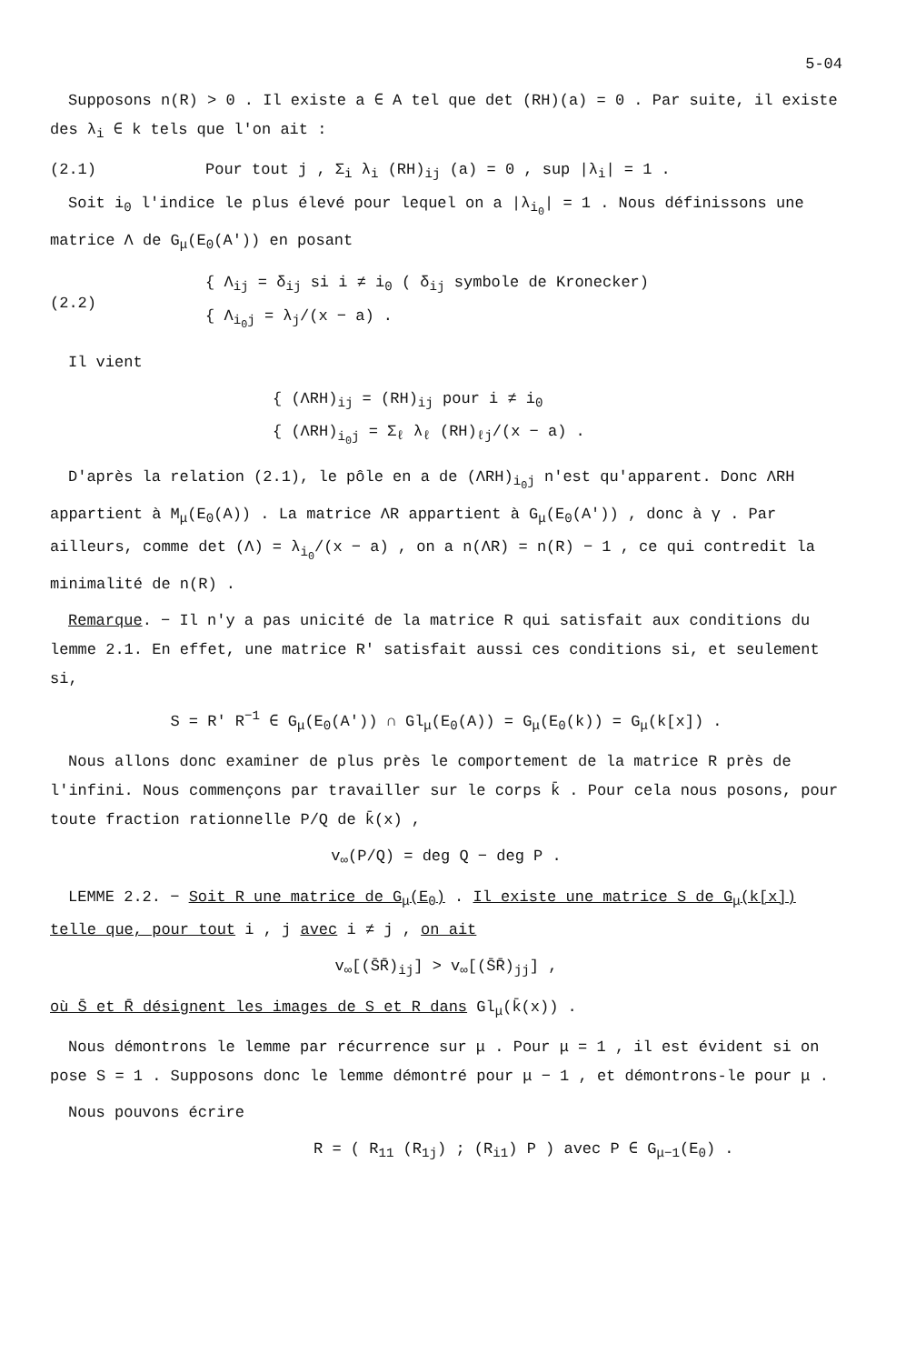5-04
Supposons n(R) > 0 . Il existe a ∈ A tel que det (RH)(a) = 0 . Par suite, il existe des λ<sub>i</sub> ∈ k tels que l'on ait :
(2.1) Pour tout j , Σ<sub>i</sub> λ<sub>i</sub> (RH)<sub>ij</sub> (a) = 0 , sup |λ<sub>i</sub>| = 1 .
Soit i<sub>0</sub> l'indice le plus élevé pour lequel on a |λ<sub>i<sub>0</sub></sub>| = 1 . Nous définissons une matrice Λ de G<sub>μ</sub>(E<sub>0</sub>(A')) en posant
(2.2) { Λ<sub>ij</sub> = δ<sub>ij</sub> si i ≠ i<sub>0</sub> ( δ<sub>ij</sub> symbole de Kronecker)
{ Λ<sub>i<sub>0</sub>j</sub> = λ<sub>j</sub>/(x − a) .
Il vient
{ (ΛRH)<sub>ij</sub> = (RH)<sub>ij</sub> pour i ≠ i<sub>0</sub>
{ (ΛRH)<sub>i<sub>0</sub>j</sub> = Σ<sub>ℓ</sub> λ<sub>ℓ</sub> (RH)<sub>ℓj</sub>/(x − a) .
D'après la relation (2.1), le pôle en a de (ΛRH)<sub>i<sub>0</sub>j</sub> n'est qu'apparent. Donc ΛRH appartient à M<sub>μ</sub>(E<sub>0</sub>(A)) . La matrice ΛR appartient à G<sub>μ</sub>(E<sub>0</sub>(A')) , donc à γ . Par ailleurs, comme det (Λ) = λ<sub>i<sub>0</sub></sub>/(x − a) , on a n(ΛR) = n(R) − 1 , ce qui contredit la minimalité de n(R) .
Remarque. − Il n'y a pas unicité de la matrice R qui satisfait aux conditions du lemme 2.1. En effet, une matrice R' satisfait aussi ces conditions si, et seulement si,
S = R' R<sup>−1</sup> ∈ G<sub>μ</sub>(E<sub>0</sub>(A')) ∩ Gl<sub>μ</sub>(E<sub>0</sub>(A)) = G<sub>μ</sub>(E<sub>0</sub>(k)) = G<sub>μ</sub>(k[x]) .
Nous allons donc examiner de plus près le comportement de la matrice R près de l'infini. Nous commençons par travailler sur le corps k̄ . Pour cela nous posons, pour toute fraction rationnelle P/Q de k̄(x) ,
v<sub>∞</sub>(P/Q) = deg Q − deg P .
LEMME 2.2. − Soit R une matrice de G<sub>μ</sub>(E<sub>0</sub>) . Il existe une matrice S de G<sub>μ</sub>(k[x]) telle que, pour tout i , j avec i ≠ j , on ait
v<sub>∞</sub>[(S̄R̄)<sub>ij</sub>] > v<sub>∞</sub>[(S̄R̄)<sub>jj</sub>] ,
où S̄ et R̄ désignent les images de S et R dans Gl<sub>μ</sub>(k̄(x)) .
Nous démontrons le lemme par récurrence sur μ . Pour μ = 1 , il est évident si on pose S = 1 . Supposons donc le lemme démontré pour μ − 1 , et démontrons-le pour μ .
Nous pouvons écrire
R = ( R<sub>11</sub> (R<sub>1j</sub>) ; (R<sub>i1</sub>) P ) avec P ∈ G<sub>μ−1</sub>(E<sub>0</sub>) .